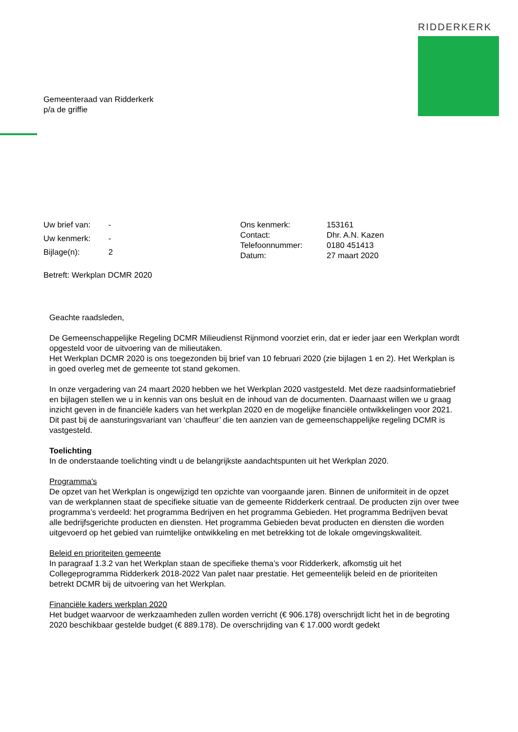RIDDERKERK
Gemeenteraad van Ridderkerk
p/a de griffie
| Uw brief van: | - |
| Uw kenmerk: | - |
| Bijlage(n): | 2 |
| Ons kenmerk: | 153161 |
| Contact: | Dhr. A.N. Kazen |
| Telefoonnummer: | 0180 451413 |
| Datum: | 27 maart 2020 |
Betreft: Werkplan DCMR 2020
Geachte raadsleden,
De Gemeenschappelijke Regeling DCMR Milieudienst Rijnmond voorziet erin, dat er ieder jaar een Werkplan wordt opgesteld voor de uitvoering van de milieutaken.
Het Werkplan DCMR 2020 is ons toegezonden bij brief van 10 februari 2020 (zie bijlagen 1 en 2). Het Werkplan is in goed overleg met de gemeente tot stand gekomen.
In onze vergadering van 24 maart 2020 hebben we het Werkplan 2020 vastgesteld. Met deze raadsinformatiebrief en bijlagen stellen we u in kennis van ons besluit en de inhoud van de documenten. Daarnaast willen we u graag inzicht geven in de financiële kaders van het werkplan 2020 en de mogelijke financiële ontwikkelingen voor 2021. Dit past bij de aansturingsvariant van ‘chauffeur’ die ten aanzien van de gemeenschappelijke regeling DCMR is vastgesteld.
Toelichting
In de onderstaande toelichting vindt u de belangrijkste aandachtspunten uit het Werkplan 2020.
Programma's
De opzet van het Werkplan is ongewijzigd ten opzichte van voorgaande jaren. Binnen de uniformiteit in de opzet van de werkplannen staat de specifieke situatie van de gemeente Ridderkerk centraal. De producten zijn over twee programma’s verdeeld: het programma Bedrijven en het programma Gebieden. Het programma Bedrijven bevat alle bedrijfsgerichte producten en diensten. Het programma Gebieden bevat producten en diensten die worden uitgevoerd op het gebied van ruimtelijke ontwikkeling en met betrekking tot de lokale omgevingskwaliteit.
Beleid en prioriteiten gemeente
In paragraaf 1.3.2 van het Werkplan staan de specifieke thema’s voor Ridderkerk, afkomstig uit het Collegeprogramma Ridderkerk 2018-2022 Van palet naar prestatie. Het gemeentelijk beleid en de prioriteiten betrekt DCMR bij de uitvoering van het Werkplan.
Financiële kaders werkplan 2020
Het budget waarvoor de werkzaamheden zullen worden verricht (€ 906.178) overschrijdt licht het in de begroting 2020 beschikbaar gestelde budget (€ 889.178). De overschrijding van € 17.000 wordt gedekt